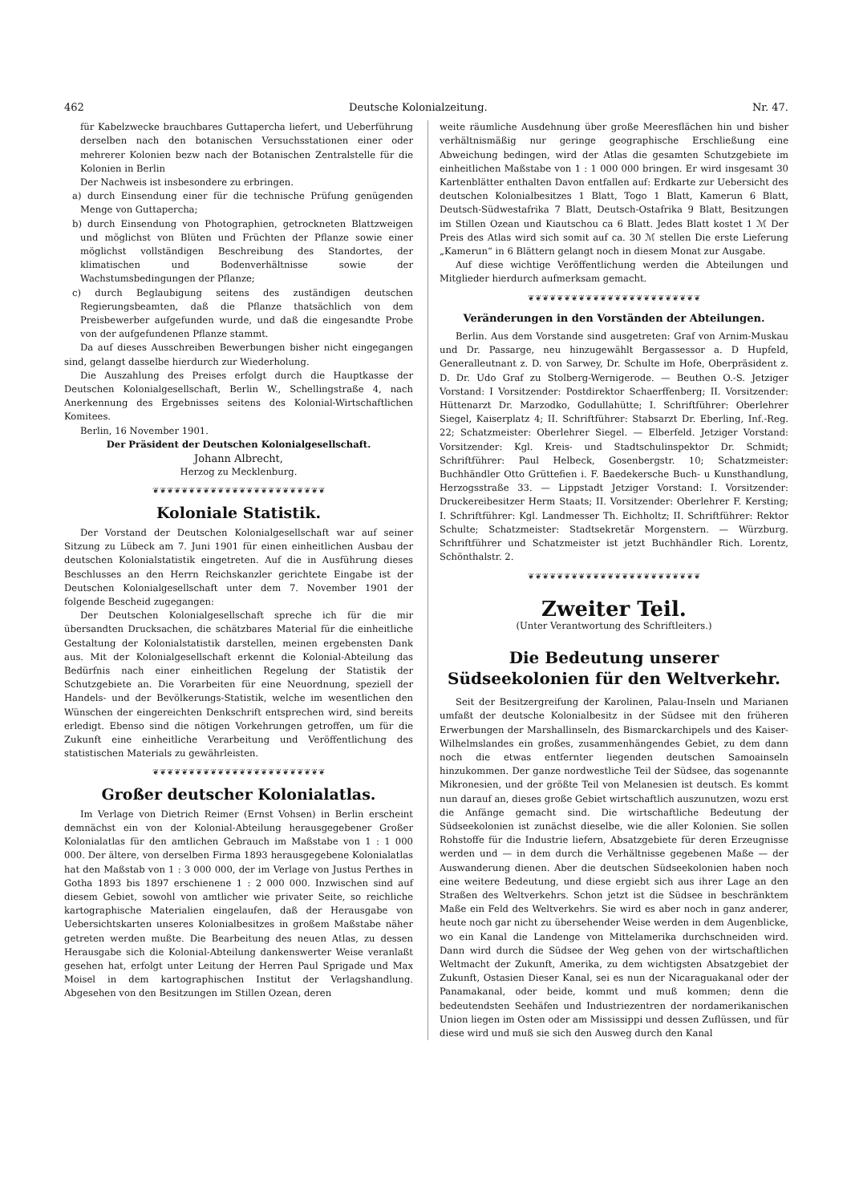462 Deutsche Kolonialzeitung. Nr. 47.
für Kabelzwecke brauchbares Guttapercha liefert, und Ueberführung derselben nach den botanischen Versuchsstationen einer oder mehrerer Kolonien bezw nach der Botanischen Zentralstelle für die Kolonien in Berlin
Der Nachweis ist insbesondere zu erbringen.
a) durch Einsendung einer für die technische Prüfung genügenden Menge von Guttapercha;
b) durch Einsendung von Photographien, getrockneten Blattzweigen und möglichst von Blüten und Früchten der Pflanze sowie einer möglichst vollständigen Beschreibung des Standortes, der klimatischen und Bodenverhältnisse sowie der Wachstumsbedingungen der Pflanze;
c) durch Beglaubigung seitens des zuständigen deutschen Regierungsbeamten, daß die Pflanze thatsächlich von dem Preisbewerber aufgefunden wurde, und daß die eingesandte Probe von der aufgefundenen Pflanze stammt.
Da auf dieses Ausschreiben Bewerbungen bisher nicht eingegangen sind, gelangt dasselbe hierdurch zur Wiederholung.
Die Auszahlung des Preises erfolgt durch die Hauptkasse der Deutschen Kolonialgesellschaft, Berlin W., Schellingstraße 4, nach Anerkennung des Ergebnisses seitens des Kolonial-Wirtschaftlichen Komitees.
Berlin, 16 November 1901.
Der Präsident der Deutschen Kolonialgesellschaft.
Johann Albrecht,
Herzog zu Mecklenburg.
❦❦❦❦❦❦❦❦❦❦❦❦❦❦❦❦❦❦❦❦❦❦❦❦
Koloniale Statistik.
Der Vorstand der Deutschen Kolonialgesellschaft war auf seiner Sitzung zu Lübeck am 7. Juni 1901 für einen einheitlichen Ausbau der deutschen Kolonialstatistik eingetreten. Auf die in Ausführung dieses Beschlusses an den Herrn Reichskanzler gerichtete Eingabe ist der Deutschen Kolonialgesellschaft unter dem 7. November 1901 der folgende Bescheid zugegangen:
Der Deutschen Kolonialgesellschaft spreche ich für die mir übersandten Drucksachen, die schätzbares Material für die einheitliche Gestaltung der Kolonialstatistik darstellen, meinen ergebensten Dank aus. Mit der Kolonialgesellschaft erkennt die Kolonial-Abteilung das Bedürfnis nach einer einheitlichen Regelung der Statistik der Schutzgebiete an. Die Vorarbeiten für eine Neuordnung, speziell der Handels- und der Bevölkerungs-Statistik, welche im wesentlichen den Wünschen der eingereichten Denkschrift entsprechen wird, sind bereits erledigt. Ebenso sind die nötigen Vorkehrungen getroffen, um für die Zukunft eine einheitliche Verarbeitung und Veröffentlichung des statistischen Materials zu gewährleisten.
❦❦❦❦❦❦❦❦❦❦❦❦❦❦❦❦❦❦❦❦❦❦❦❦
Großer deutscher Kolonialatlas.
Im Verlage von Dietrich Reimer (Ernst Vohsen) in Berlin erscheint demnächst ein von der Kolonial-Abteilung herausgegebener Großer Kolonialatlas für den amtlichen Gebrauch im Maßstabe von 1 : 1 000 000. Der ältere, von derselben Firma 1893 herausgegebene Kolonialatlas hat den Maßstab von 1 : 3 000 000, der im Verlage von Justus Perthes in Gotha 1893 bis 1897 erschienene 1 : 2 000 000. Inzwischen sind auf diesem Gebiet, sowohl von amtlicher wie privater Seite, so reichliche kartographische Materialien eingelaufen, daß der Herausgabe von Uebersichtskarten unseres Kolonialbesitzes in großem Maßstabe näher getreten werden mußte. Die Bearbeitung des neuen Atlas, zu dessen Herausgabe sich die Kolonial-Abteilung dankenswerter Weise veranlaßt gesehen hat, erfolgt unter Leitung der Herren Paul Sprigade und Max Moisel in dem kartographischen Institut der Verlagshandlung. Abgesehen von den Besitzungen im Stillen Ozean, deren
weite räumliche Ausdehnung über große Meeresflächen hin und bisher verhältnismäßig nur geringe geographische Erschließung eine Abweichung bedingen, wird der Atlas die gesamten Schutzgebiete im einheitlichen Maßstabe von 1 : 1 000 000 bringen. Er wird insgesamt 30 Kartenblätter enthalten Davon entfallen auf: Erdkarte zur Uebersicht des deutschen Kolonialbesitzes 1 Blatt, Togo 1 Blatt, Kamerun 6 Blatt, Deutsch-Südwestafrika 7 Blatt, Deutsch-Ostafrika 9 Blatt, Besitzungen im Stillen Ozean und Kiautschou ca 6 Blatt. Jedes Blatt kostet 1 ℳ Der Preis des Atlas wird sich somit auf ca. 30 ℳ stellen Die erste Lieferung „Kamerun“ in 6 Blättern gelangt noch in diesem Monat zur Ausgabe.
Auf diese wichtige Veröffentlichung werden die Abteilungen und Mitglieder hierdurch aufmerksam gemacht.
❦❦❦❦❦❦❦❦❦❦❦❦❦❦❦❦❦❦❦❦❦❦❦❦
Veränderungen in den Vorständen der Abteilungen.
Berlin. Aus dem Vorstande sind ausgetreten: Graf von Arnim-Muskau und Dr. Passarge, neu hinzugewählt Bergassessor a. D Hupfeld, Generalleutnant z. D. von Sarwey, Dr. Schulte im Hofe, Oberpräsident z. D. Dr. Udo Graf zu Stolberg-Wernigerode. — Beuthen O.-S. Jetziger Vorstand: I Vorsitzender: Postdirektor Schaerffenberg; II. Vorsitzender: Hüttenarzt Dr. Marzodko, Godullahütte; I. Schriftführer: Oberlehrer Siegel, Kaiserplatz 4; II. Schriftführer: Stabsarzt Dr. Eberling, Inf.-Reg. 22; Schatzmeister: Oberlehrer Siegel. — Elberfeld. Jetziger Vorstand: Vorsitzender: Kgl. Kreis- und Stadtschulinspektor Dr. Schmidt; Schriftführer: Paul Helbeck, Gosenbergstr. 10; Schatzmeister: Buchhändler Otto Grüttefien i. F. Baedekersche Buch- u Kunsthandlung, Herzogsstraße 33. — Lippstadt Jetziger Vorstand: I. Vorsitzender: Druckereibesitzer Herm Staats; II. Vorsitzender: Oberlehrer F. Kersting; I. Schriftführer: Kgl. Landmesser Th. Eichholtz; II. Schriftführer: Rektor Schulte; Schatzmeister: Stadtsekretär Morgenstern. — Würzburg. Schriftführer und Schatzmeister ist jetzt Buchhändler Rich. Lorentz, Schönthalstr. 2.
❦❦❦❦❦❦❦❦❦❦❦❦❦❦❦❦❦❦❦❦❦❦❦❦
Zweiter Teil.
(Unter Verantwortung des Schriftleiters.)
Die Bedeutung unserer Südseekolonien für den Weltverkehr.
Seit der Besitzergreifung der Karolinen, Palau-Inseln und Marianen umfaßt der deutsche Kolonialbesitz in der Südsee mit den früheren Erwerbungen der Marshallinseln, des Bismarckarchipels und des Kaiser-Wilhelmslandes ein großes, zusammenhängendes Gebiet, zu dem dann noch die etwas entfernter liegenden deutschen Samoainseln hinzukommen. Der ganze nordwestliche Teil der Südsee, das sogenannte Mikronesien, und der größte Teil von Melanesien ist deutsch. Es kommt nun darauf an, dieses große Gebiet wirtschaftlich auszunutzen, wozu erst die Anfänge gemacht sind. Die wirtschaftliche Bedeutung der Südseekolonien ist zunächst dieselbe, wie die aller Kolonien. Sie sollen Rohstoffe für die Industrie liefern, Absatzgebiete für deren Erzeugnisse werden und — in dem durch die Verhältnisse gegebenen Maße — der Auswanderung dienen. Aber die deutschen Südseekolonien haben noch eine weitere Bedeutung, und diese ergiebt sich aus ihrer Lage an den Straßen des Weltverkehrs. Schon jetzt ist die Südsee in beschränktem Maße ein Feld des Weltverkehrs. Sie wird es aber noch in ganz anderer, heute noch gar nicht zu übersehender Weise werden in dem Augenblicke, wo ein Kanal die Landenge von Mittelamerika durchschneiden wird. Dann wird durch die Südsee der Weg gehen von der wirtschaftlichen Weltmacht der Zukunft, Amerika, zu dem wichtigsten Absatzgebiet der Zukunft, Ostasien Dieser Kanal, sei es nun der Nicaraguakanal oder der Panamakanal, oder beide, kommt und muß kommen; denn die bedeutendsten Seehäfen und Industriezentren der nordamerikanischen Union liegen im Osten oder am Mississippi und dessen Zuflüssen, und für diese wird und muß sie sich den Ausweg durch den Kanal